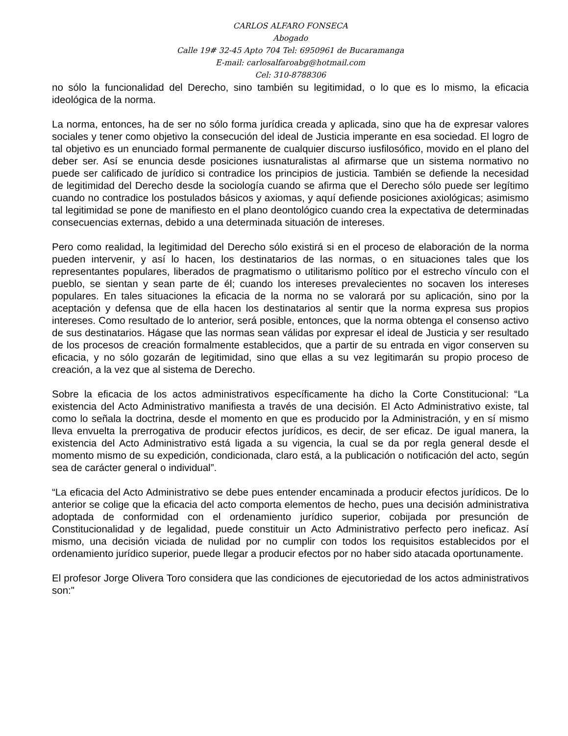CARLOS ALFARO FONSECA
Abogado
Calle 19# 32-45 Apto 704 Tel: 6950961 de Bucaramanga
E-mail: carlosalfaroabg@hotmail.com
Cel: 310-8788306
no sólo la funcionalidad del Derecho, sino también su legitimidad, o lo que es lo mismo, la eficacia ideológica de la norma.
La norma, entonces, ha de ser no sólo forma jurídica creada y aplicada, sino que ha de expresar valores sociales y tener como objetivo la consecución del ideal de Justicia imperante en esa sociedad. El logro de tal objetivo es un enunciado formal permanente de cualquier discurso iusfilosófico, movido en el plano del deber ser. Así se enuncia desde posiciones iusnaturalistas al afirmarse que un sistema normativo no puede ser calificado de jurídico si contradice los principios de justicia. También se defiende la necesidad de legitimidad del Derecho desde la sociología cuando se afirma que el Derecho sólo puede ser legítimo cuando no contradice los postulados básicos y axiomas, y aquí defiende posiciones axiológicas; asimismo tal legitimidad se pone de manifiesto en el plano deontológico cuando crea la expectativa de determinadas consecuencias externas, debido a una determinada situación de intereses.
Pero como realidad, la legitimidad del Derecho sólo existirá si en el proceso de elaboración de la norma pueden intervenir, y así lo hacen, los destinatarios de las normas, o en situaciones tales que los representantes populares, liberados de pragmatismo o utilitarismo político por el estrecho vínculo con el pueblo, se sientan y sean parte de él; cuando los intereses prevalecientes no socaven los intereses populares. En tales situaciones la eficacia de la norma no se valorará por su aplicación, sino por la aceptación y defensa que de ella hacen los destinatarios al sentir que la norma expresa sus propios intereses. Como resultado de lo anterior, será posible, entonces, que la norma obtenga el consenso activo de sus destinatarios. Hágase que las normas sean válidas por expresar el ideal de Justicia y ser resultado de los procesos de creación formalmente establecidos, que a partir de su entrada en vigor conserven su eficacia, y no sólo gozarán de legitimidad, sino que ellas a su vez legitimarán su propio proceso de creación, a la vez que al sistema de Derecho.
Sobre la eficacia de los actos administrativos específicamente ha dicho la Corte Constitucional: “La existencia del Acto Administrativo manifiesta a través de una decisión. El Acto Administrativo existe, tal como lo señala la doctrina, desde el momento en que es producido por la Administración, y en sí mismo lleva envuelta la prerrogativa de producir efectos jurídicos, es decir, de ser eficaz. De igual manera, la existencia del Acto Administrativo está ligada a su vigencia, la cual se da por regla general desde el momento mismo de su expedición, condicionada, claro está, a la publicación o notificación del acto, según sea de carácter general o individual”.
“La eficacia del Acto Administrativo se debe pues entender encaminada a producir efectos jurídicos. De lo anterior se colige que la eficacia del acto comporta elementos de hecho, pues una decisión administrativa adoptada de conformidad con el ordenamiento jurídico superior, cobijada por presunción de Constitucionalidad y de legalidad, puede constituir un Acto Administrativo perfecto pero ineficaz. Así mismo, una decisión viciada de nulidad por no cumplir con todos los requisitos establecidos por el ordenamiento jurídico superior, puede llegar a producir efectos por no haber sido atacada oportunamente.
El profesor Jorge Olivera Toro considera que las condiciones de ejecutoriedad de los actos administrativos son:"